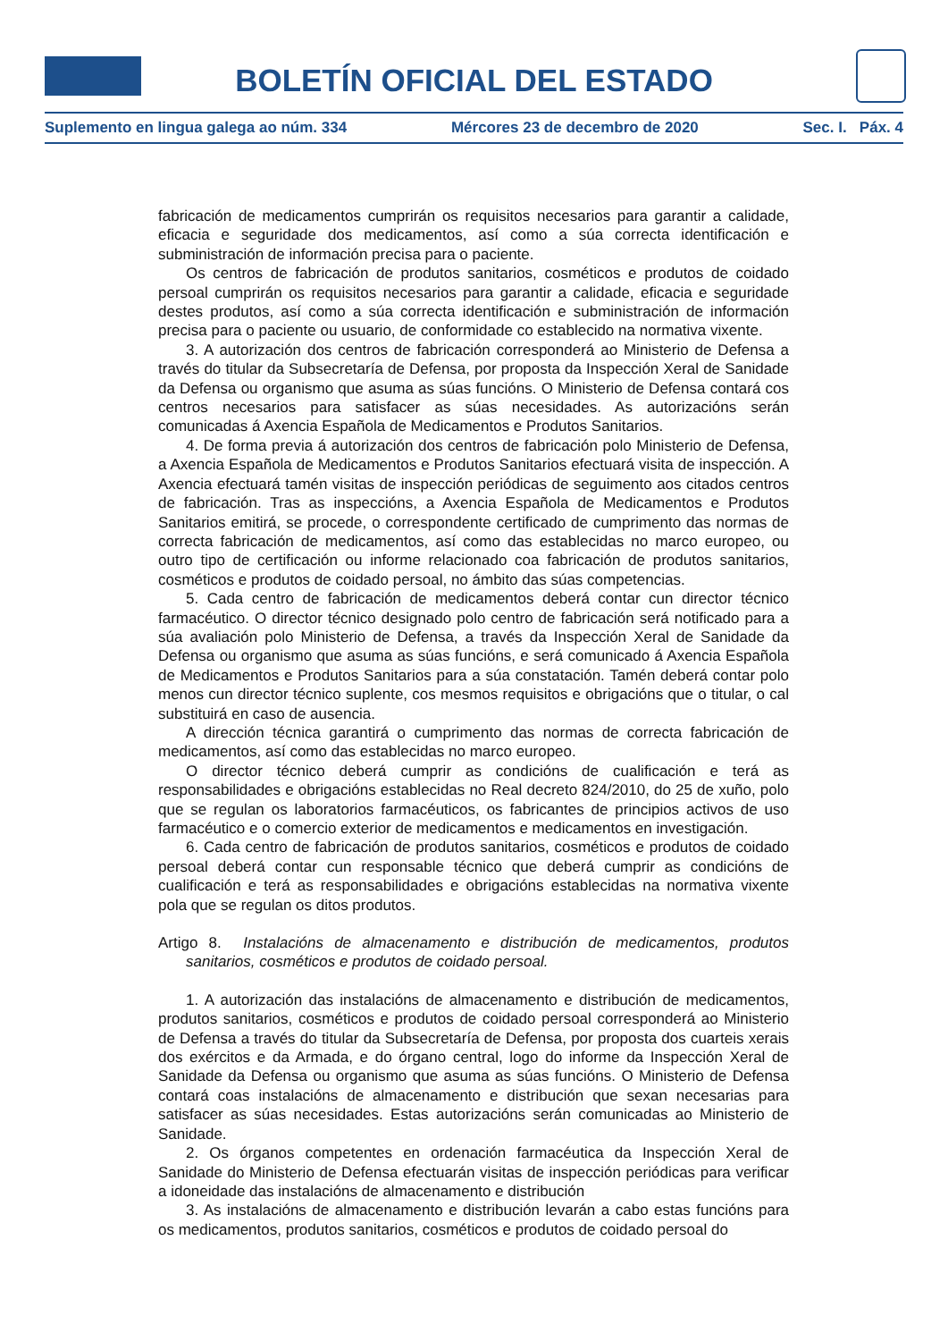BOLETÍN OFICIAL DEL ESTADO
Suplemento en lingua galega ao núm. 334 Mércores 23 de decembro de 2020 Sec. I. Páx. 4
fabricación de medicamentos cumprirán os requisitos necesarios para garantir a calidade, eficacia e seguridade dos medicamentos, así como a súa correcta identificación e subministración de información precisa para o paciente.
Os centros de fabricación de produtos sanitarios, cosméticos e produtos de coidado persoal cumprirán os requisitos necesarios para garantir a calidade, eficacia e seguridade destes produtos, así como a súa correcta identificación e subministración de información precisa para o paciente ou usuario, de conformidade co establecido na normativa vixente.
3. A autorización dos centros de fabricación corresponderá ao Ministerio de Defensa a través do titular da Subsecretaría de Defensa, por proposta da Inspección Xeral de Sanidade da Defensa ou organismo que asuma as súas funcións. O Ministerio de Defensa contará cos centros necesarios para satisfacer as súas necesidades. As autorizacións serán comunicadas á Axencia Española de Medicamentos e Produtos Sanitarios.
4. De forma previa á autorización dos centros de fabricación polo Ministerio de Defensa, a Axencia Española de Medicamentos e Produtos Sanitarios efectuará visita de inspección. A Axencia efectuará tamén visitas de inspección periódicas de seguimento aos citados centros de fabricación. Tras as inspeccións, a Axencia Española de Medicamentos e Produtos Sanitarios emitirá, se procede, o correspondente certificado de cumprimento das normas de correcta fabricación de medicamentos, así como das establecidas no marco europeo, ou outro tipo de certificación ou informe relacionado coa fabricación de produtos sanitarios, cosméticos e produtos de coidado persoal, no ámbito das súas competencias.
5. Cada centro de fabricación de medicamentos deberá contar cun director técnico farmacéutico. O director técnico designado polo centro de fabricación será notificado para a súa avaliación polo Ministerio de Defensa, a través da Inspección Xeral de Sanidade da Defensa ou organismo que asuma as súas funcións, e será comunicado á Axencia Española de Medicamentos e Produtos Sanitarios para a súa constatación. Tamén deberá contar polo menos cun director técnico suplente, cos mesmos requisitos e obrigacións que o titular, o cal substituirá en caso de ausencia.
A dirección técnica garantirá o cumprimento das normas de correcta fabricación de medicamentos, así como das establecidas no marco europeo.
O director técnico deberá cumprir as condicións de cualificación e terá as responsabilidades e obrigacións establecidas no Real decreto 824/2010, do 25 de xuño, polo que se regulan os laboratorios farmacéuticos, os fabricantes de principios activos de uso farmacéutico e o comercio exterior de medicamentos e medicamentos en investigación.
6. Cada centro de fabricación de produtos sanitarios, cosméticos e produtos de coidado persoal deberá contar cun responsable técnico que deberá cumprir as condicións de cualificación e terá as responsabilidades e obrigacións establecidas na normativa vixente pola que se regulan os ditos produtos.
Artigo 8. Instalacións de almacenamento e distribución de medicamentos, produtos sanitarios, cosméticos e produtos de coidado persoal.
1. A autorización das instalacións de almacenamento e distribución de medicamentos, produtos sanitarios, cosméticos e produtos de coidado persoal corresponderá ao Ministerio de Defensa a través do titular da Subsecretaría de Defensa, por proposta dos cuarteis xerais dos exércitos e da Armada, e do órgano central, logo do informe da Inspección Xeral de Sanidade da Defensa ou organismo que asuma as súas funcións. O Ministerio de Defensa contará coas instalacións de almacenamento e distribución que sexan necesarias para satisfacer as súas necesidades. Estas autorizacións serán comunicadas ao Ministerio de Sanidade.
2. Os órganos competentes en ordenación farmacéutica da Inspección Xeral de Sanidade do Ministerio de Defensa efectuarán visitas de inspección periódicas para verificar a idoneidade das instalacións de almacenamento e distribución
3. As instalacións de almacenamento e distribución levarán a cabo estas funcións para os medicamentos, produtos sanitarios, cosméticos e produtos de coidado persoal do